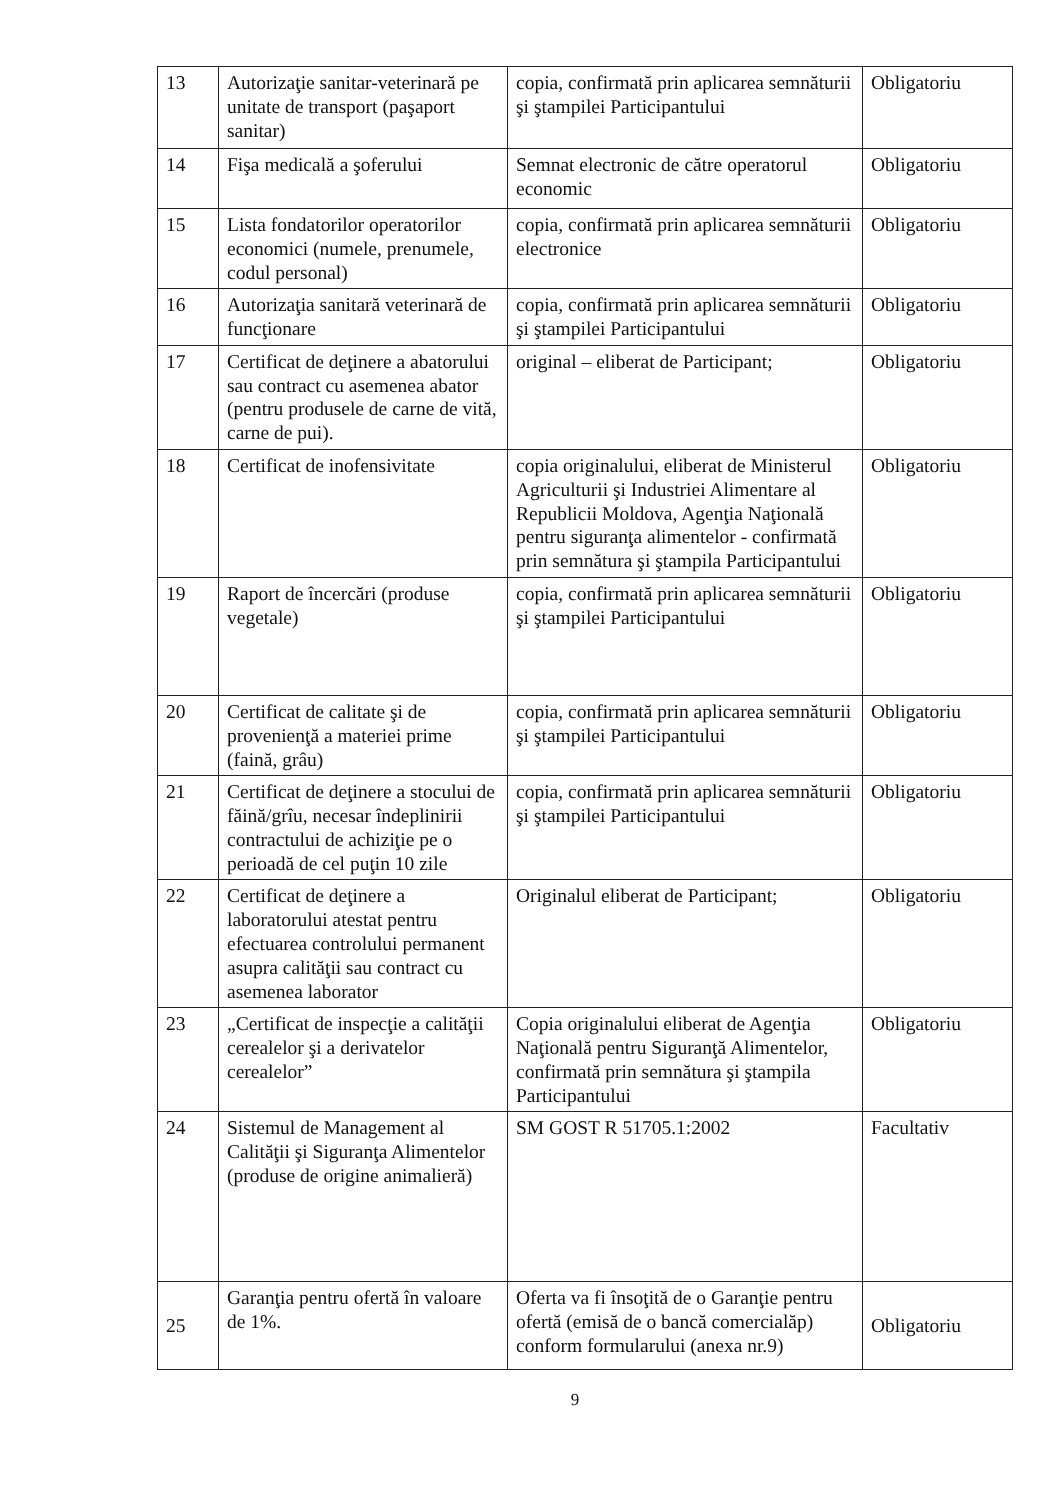| 13 | Autorizaţie sanitar-veterinară pe unitate de transport (paşaport sanitar) | copia, confirmată prin aplicarea semnăturii şi ştampilei Participantului | Obligatoriu |
| 14 | Fişa medicală a şoferului | Semnat electronic de către operatorul economic | Obligatoriu |
| 15 | Lista fondatorilor operatorilor economici (numele, prenumele, codul personal) | copia, confirmată prin aplicarea semnăturii electronice | Obligatoriu |
| 16 | Autorizaţia sanitară veterinară de funcţionare | copia, confirmată prin aplicarea semnăturii şi ştampilei Participantului | Obligatoriu |
| 17 | Certificat de deţinere a abatorului sau contract cu asemenea abator (pentru produsele de carne de vită, carne de pui). | original – eliberat de Participant; | Obligatoriu |
| 18 | Certificat de inofensivitate | copia originalului, eliberat de Ministerul Agriculturii şi Industriei Alimentare al Republicii Moldova, Agenţia Naţională pentru siguranţa alimentelor - confirmată prin semnătura şi ştampila Participantului | Obligatoriu |
| 19 | Raport de încercări (produse vegetale) | copia, confirmată prin aplicarea semnăturii şi ştampilei Participantului | Obligatoriu |
| 20 | Certificat de calitate şi de provenienţă a materiei prime (faină, grâu) | copia, confirmată prin aplicarea semnăturii şi ştampilei Participantului | Obligatoriu |
| 21 | Certificat de deţinere a stocului de făină/grîu, necesar îndeplinirii contractului de achiziţie pe o perioadă de cel puţin 10 zile | copia, confirmată prin aplicarea semnăturii şi ştampilei Participantului | Obligatoriu |
| 22 | Certificat de deţinere a laboratorului atestat pentru efectuarea controlului permanent asupra calităţii sau contract cu asemenea laborator | Originalul eliberat de Participant; | Obligatoriu |
| 23 | „Certificat de inspecţie a calităţii cerealelor şi a derivatelor cerealelor” | Copia originalului eliberat de Agenţia Naţională pentru Siguranţă Alimentelor, confirmată prin semnătura şi ştampila Participantului | Obligatoriu |
| 24 | Sistemul de Management al Calităţii şi Siguranţa Alimentelor (produse de origine animalieră) | SM GOST R 51705.1:2002 | Facultativ |
| 25 | Garanţia pentru ofertă în valoare de 1%. | Oferta va fi însoţită de o Garanţie pentru ofertă (emisă de o bancă comercialăp) conform formularului (anexa nr.9) | Obligatoriu |
9